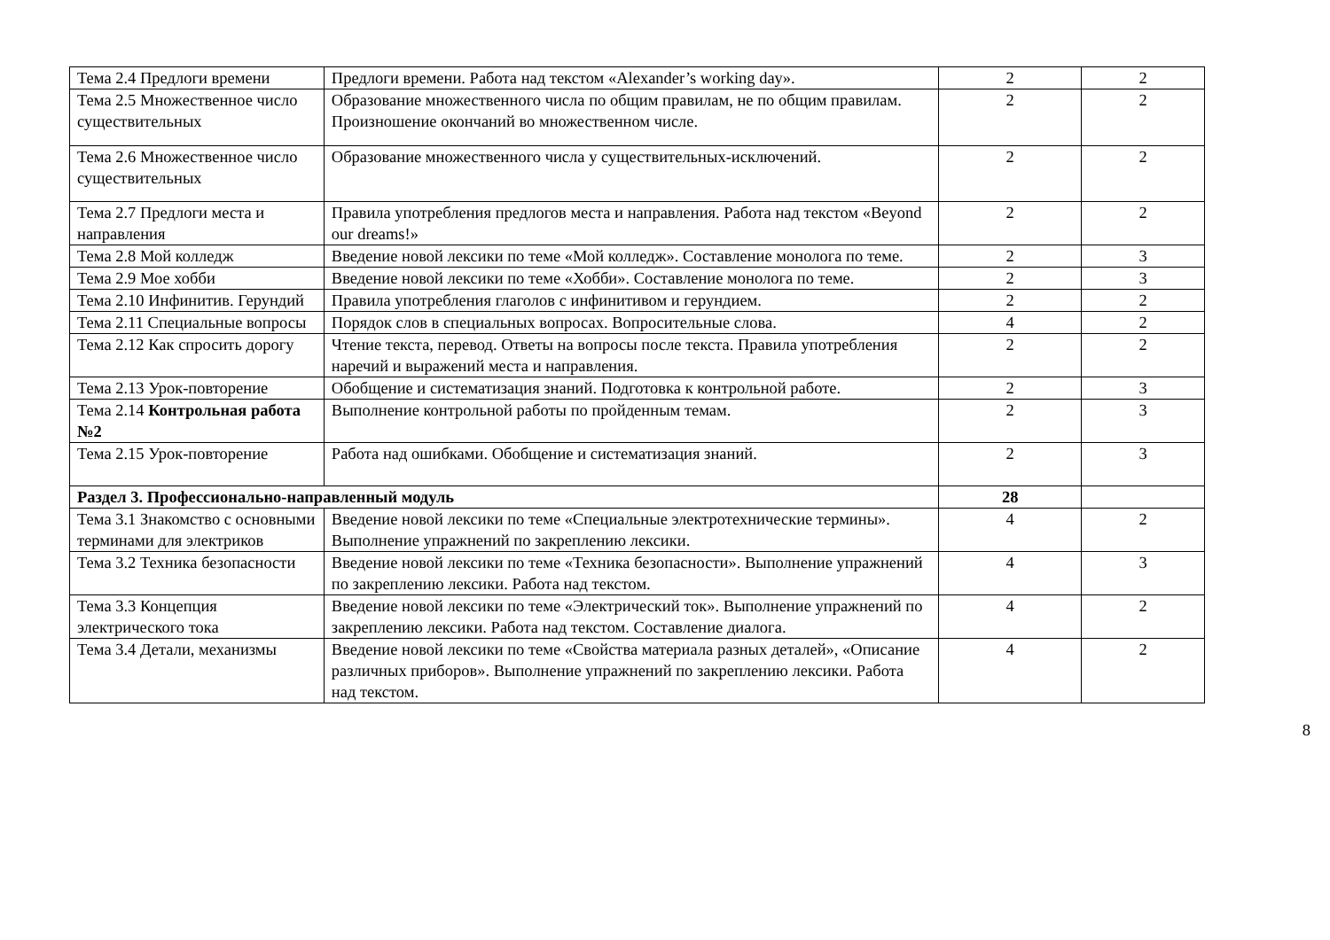| Тема 2.4 Предлоги времени | Предлоги времени. Работа над текстом «Alexander’s working day». | 2 | 2 |
| Тема 2.5 Множественное число существительных | Образование множественного числа по общим правилам, не по общим правилам. Произношение окончаний во множественном числе. | 2 | 2 |
| Тема 2.6 Множественное число существительных | Образование множественного числа у существительных-исключений. | 2 | 2 |
| Тема 2.7 Предлоги места и направления | Правила употребления предлогов места и направления. Работа над текстом «Beyond our dreams!» | 2 | 2 |
| Тема 2.8 Мой колледж | Введение новой лексики по теме «Мой колледж». Составление монолога по теме. | 2 | 3 |
| Тема 2.9 Мое хобби | Введение новой лексики по теме «Хобби». Составление монолога по теме. | 2 | 3 |
| Тема 2.10 Инфинитив. Герундий | Правила употребления глаголов с инфинитивом и герундием. | 2 | 2 |
| Тема 2.11 Специальные вопросы | Порядок слов в специальных вопросах. Вопросительные слова. | 4 | 2 |
| Тема 2.12 Как спросить дорогу | Чтение текста, перевод. Ответы на вопросы после текста. Правила употребления наречий и выражений места и направления. | 2 | 2 |
| Тема 2.13 Урок-повторение | Обобщение и систематизация знаний. Подготовка к контрольной работе. | 2 | 3 |
| Тема 2.14 Контрольная работа №2 | Выполнение контрольной работы по пройденным темам. | 2 | 3 |
| Тема 2.15 Урок-повторение | Работа над ошибками. Обобщение и систематизация знаний. | 2 | 3 |
| Раздел 3. Профессионально-направленный модуль | | 28 | |
| Тема 3.1 Знакомство с основными терминами для электриков | Введение новой лексики по теме «Специальные электротехнические термины». Выполнение упражнений по закреплению лексики. | 4 | 2 |
| Тема 3.2 Техника безопасности | Введение новой лексики по теме «Техника безопасности». Выполнение упражнений по закреплению лексики. Работа над текстом. | 4 | 3 |
| Тема 3.3 Концепция электрического тока | Введение новой лексики по теме «Электрический ток». Выполнение упражнений по закреплению лексики. Работа над текстом. Составление диалога. | 4 | 2 |
| Тема 3.4 Детали, механизмы | Введение новой лексики по теме «Свойства материала разных деталей», «Описание различных приборов». Выполнение упражнений по закреплению лексики. Работа над текстом. | 4 | 2 |
8